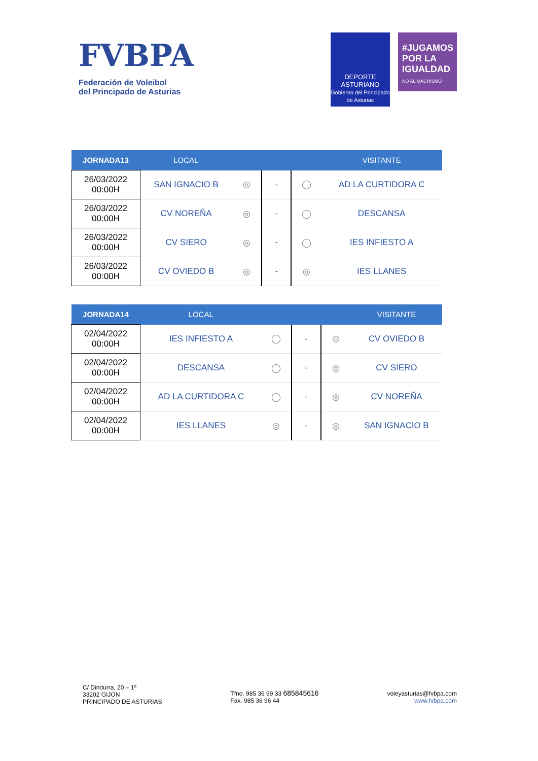FVBPA
Federación de Voleibol
del Principado de Asturias
DEPORTE
ASTURIANO
Gobierno del Principado de Asturias
#JUGAMOS POR LA IGUALDAD
NO AL MACHISMO
| JORNADA13 | LOCAL | | | | VISITANTE |
| --- | --- | --- | --- | --- | --- |
| 26/03/2022 00:00H | SAN IGNACIO B | ◎ | - | ◯ | AD LA CURTIDORA C |
| 26/03/2022 00:00H | CV NOREÑA | ◎ | - | ◯ | DESCANSA |
| 26/03/2022 00:00H | CV SIERO | ◎ | - | ◯ | IES INFIESTO A |
| 26/03/2022 00:00H | CV OVIEDO B | ◎ | - | ◎ | IES LLANES |
| JORNADA14 | LOCAL | | | | VISITANTE |
| --- | --- | --- | --- | --- | --- |
| 02/04/2022 00:00H | IES INFIESTO A | ◯ | - | ◎ | CV OVIEDO B |
| 02/04/2022 00:00H | DESCANSA | ◯ | - | ◎ | CV SIERO |
| 02/04/2022 00:00H | AD LA CURTIDORA C | ◯ | - | ◎ | CV NOREÑA |
| 02/04/2022 00:00H | IES LLANES | ◎ | - | ◎ | SAN IGNACIO B |
C/ Dindurra, 20 – 1º
33202 GIJON
PRINCIPADO DE ASTURIAS
Tfno. 985 36 99 33 685845616
Fax. 985 36 96 44
voleyasturias@fvbpa.com
www.fvbpa.com